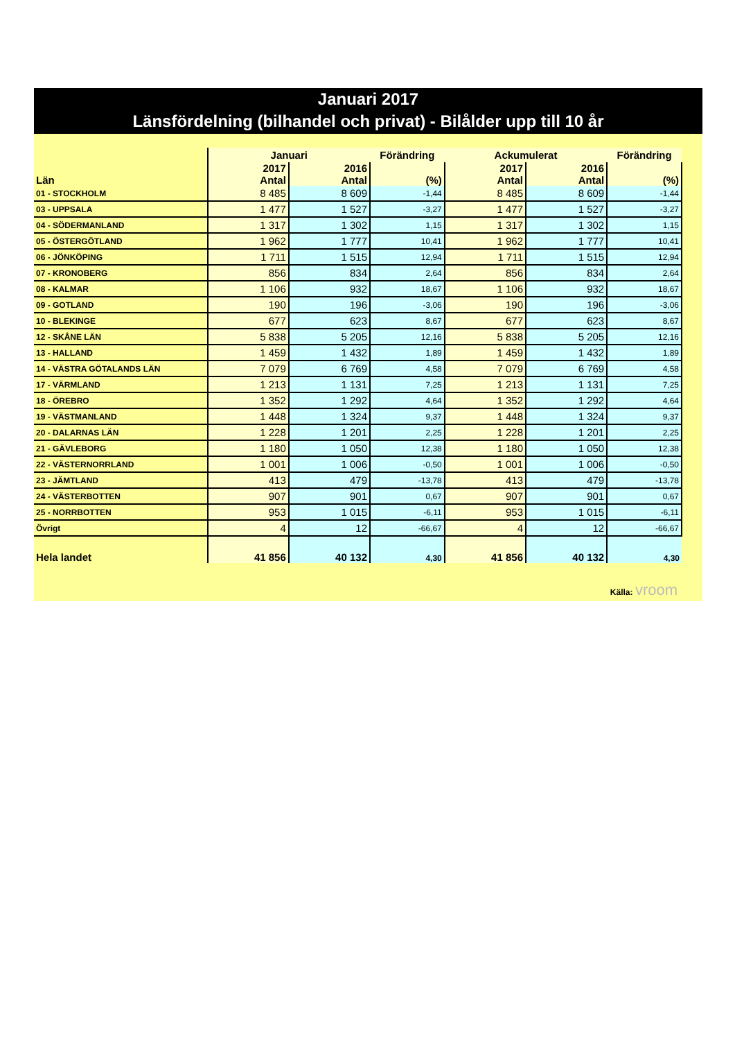Januari 2017
Länsfördelning (bilhandel och privat) - Bilålder upp till 10 år
| | Januari | | Förändring | Ackumulerat | | Förändring |
| --- | --- | --- | --- | --- | --- | --- |
| Län | 2017 Antal | 2016 Antal | (%) | 2017 Antal | 2016 Antal | (%) |
| 01 - STOCKHOLM | 8 485 | 8 609 | -1,44 | 8 485 | 8 609 | -1,44 |
| 03 - UPPSALA | 1 477 | 1 527 | -3,27 | 1 477 | 1 527 | -3,27 |
| 04 - SÖDERMANLAND | 1 317 | 1 302 | 1,15 | 1 317 | 1 302 | 1,15 |
| 05 - ÖSTERGÖTLAND | 1 962 | 1 777 | 10,41 | 1 962 | 1 777 | 10,41 |
| 06 - JÖNKÖPING | 1 711 | 1 515 | 12,94 | 1 711 | 1 515 | 12,94 |
| 07 - KRONOBERG | 856 | 834 | 2,64 | 856 | 834 | 2,64 |
| 08 - KALMAR | 1 106 | 932 | 18,67 | 1 106 | 932 | 18,67 |
| 09 - GOTLAND | 190 | 196 | -3,06 | 190 | 196 | -3,06 |
| 10 - BLEKINGE | 677 | 623 | 8,67 | 677 | 623 | 8,67 |
| 12 - SKÅNE LÄN | 5 838 | 5 205 | 12,16 | 5 838 | 5 205 | 12,16 |
| 13 - HALLAND | 1 459 | 1 432 | 1,89 | 1 459 | 1 432 | 1,89 |
| 14 - VÄSTRA GÖTALANDS LÄN | 7 079 | 6 769 | 4,58 | 7 079 | 6 769 | 4,58 |
| 17 - VÄRMLAND | 1 213 | 1 131 | 7,25 | 1 213 | 1 131 | 7,25 |
| 18 - ÖREBRO | 1 352 | 1 292 | 4,64 | 1 352 | 1 292 | 4,64 |
| 19 - VÄSTMANLAND | 1 448 | 1 324 | 9,37 | 1 448 | 1 324 | 9,37 |
| 20 - DALARNAS LÄN | 1 228 | 1 201 | 2,25 | 1 228 | 1 201 | 2,25 |
| 21 - GÄVLEBORG | 1 180 | 1 050 | 12,38 | 1 180 | 1 050 | 12,38 |
| 22 - VÄSTERNORRLAND | 1 001 | 1 006 | -0,50 | 1 001 | 1 006 | -0,50 |
| 23 - JÄMTLAND | 413 | 479 | -13,78 | 413 | 479 | -13,78 |
| 24 - VÄSTERBOTTEN | 907 | 901 | 0,67 | 907 | 901 | 0,67 |
| 25 - NORRBOTTEN | 953 | 1 015 | -6,11 | 953 | 1 015 | -6,11 |
| Övrigt | 4 | 12 | -66,67 | 4 | 12 | -66,67 |
| Hela landet | 41 856 | 40 132 | 4,30 | 41 856 | 40 132 | 4,30 |
Källa: vroom